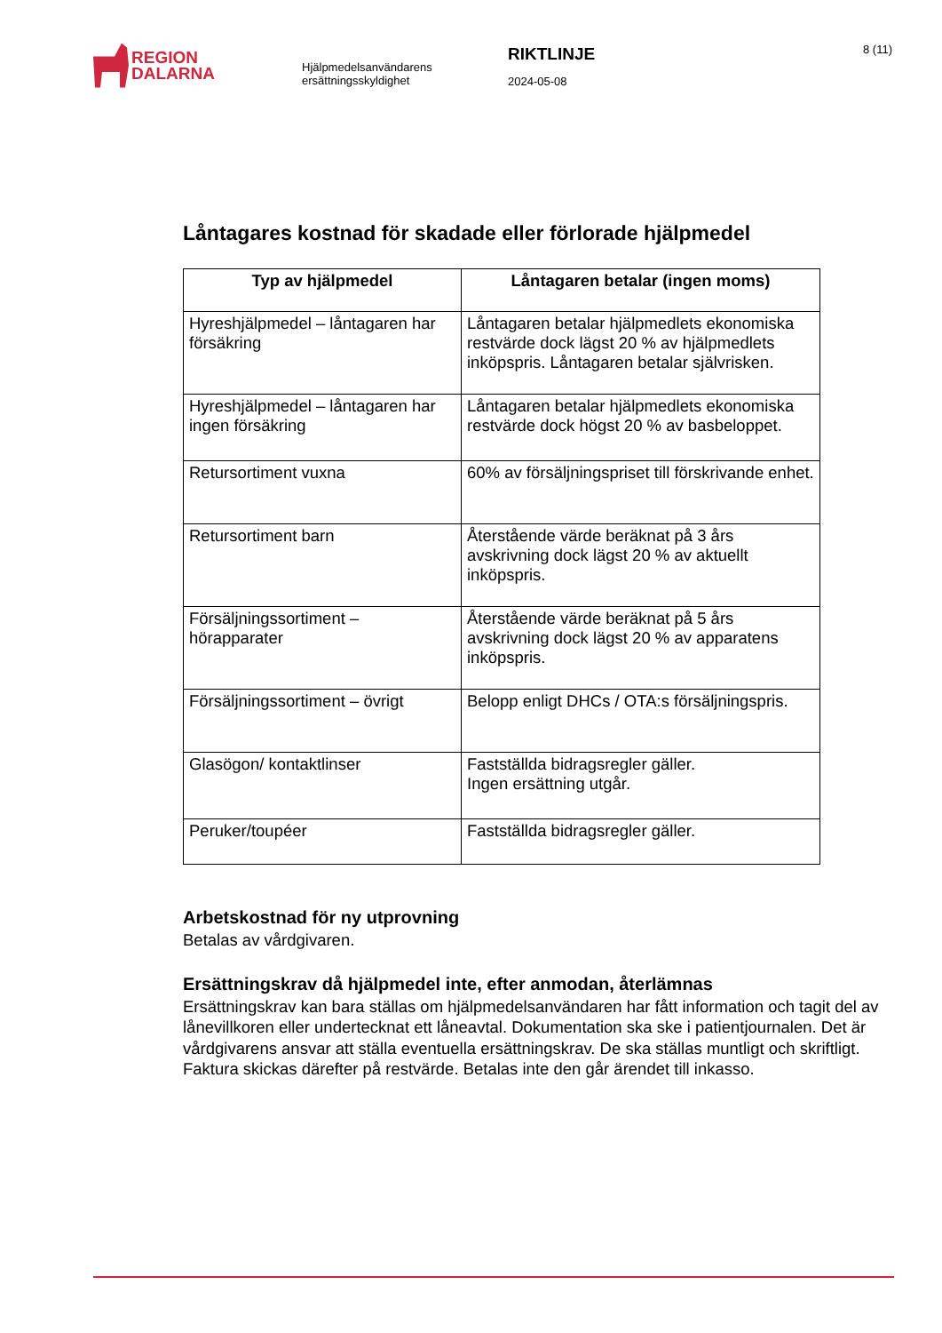REGION
DALARNA
Hjälpmedelsanvändarens
ersättningsskyldighet
RIKTLINJE
2024-05-08
8 (11)
Låntagares kostnad för skadade eller förlorade hjälpmedel
| Typ av hjälpmedel | Låntagaren betalar (ingen moms) |
| --- | --- |
| Hyreshjälpmedel – låntagaren har försäkring | Låntagaren betalar hjälpmedlets ekonomiska restvärde dock lägst 20 % av hjälpmedlets inköpspris. Låntagaren betalar självrisken. |
| Hyreshjälpmedel – låntagaren har ingen försäkring | Låntagaren betalar hjälpmedlets ekonomiska restvärde dock högst 20 % av basbeloppet. |
| Retursortiment vuxna | 60% av försäljningspriset till förskrivande enhet. |
| Retursortiment barn | Återstående värde beräknat på 3 års avskrivning dock lägst 20 % av aktuellt inköpspris. |
| Försäljningssortiment – hörapparater | Återstående värde beräknat på 5 års avskrivning dock lägst 20 % av apparatens inköpspris. |
| Försäljningssortiment – övrigt | Belopp enligt DHCs / OTA:s försäljningspris. |
| Glasögon/ kontaktlinser | Fastställda bidragsregler gäller. Ingen ersättning utgår. |
| Peruker/toupéer | Fastställda bidragsregler gäller. |
Arbetskostnad för ny utprovning
Betalas av vårdgivaren.
Ersättningskrav då hjälpmedel inte, efter anmodan, återlämnas
Ersättningskrav kan bara ställas om hjälpmedelsanvändaren har fått information och tagit del av lånevillkoren eller undertecknat ett låneavtal. Dokumentation ska ske i patientjournalen. Det är vårdgivarens ansvar att ställa eventuella ersättningskrav. De ska ställas muntligt och skriftligt. Faktura skickas därefter på restvärde. Betalas inte den går ärendet till inkasso.